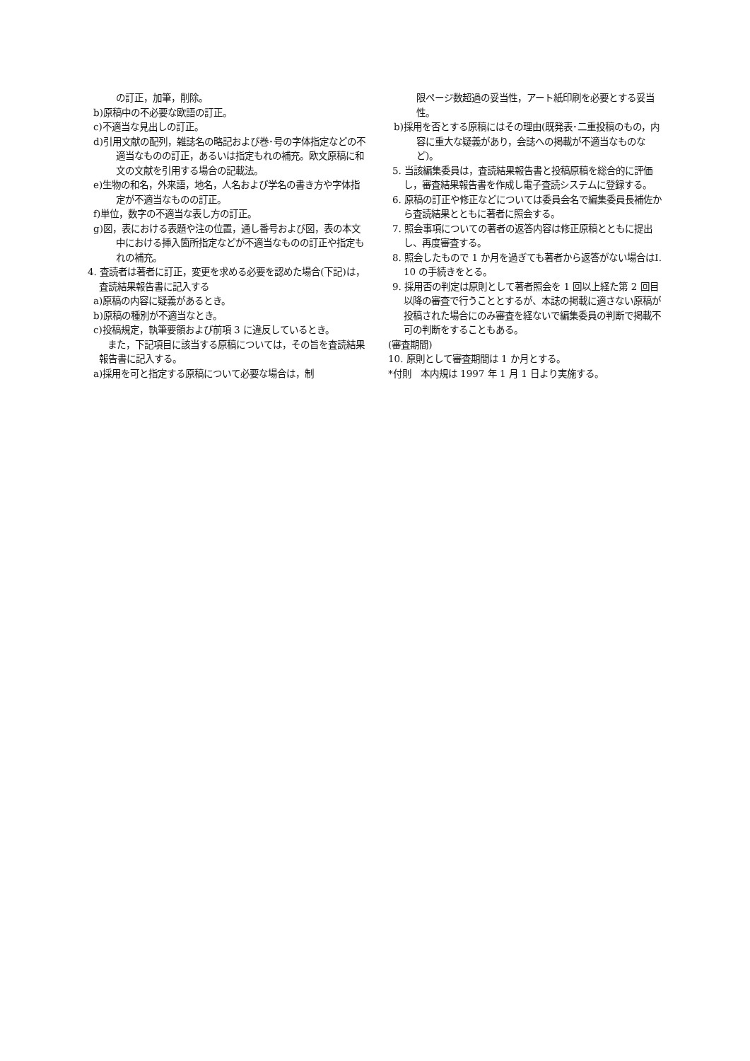の訂正，加筆，削除。
b)原稿中の不必要な欧語の訂正。
c)不適当な見出しの訂正。
d)引用文献の配列，雑誌名の略記および巻･号の字体指定などの不適当なものの訂正，あるいは指定もれの補充。欧文原稿に和文の文献を引用する場合の記載法。
e)生物の和名，外来語，地名，人名および学名の書き方や字体指定が不適当なものの訂正。
f)単位，数字の不適当な表し方の訂正。
g)図，表における表題や注の位置，通し番号および図，表の本文中における挿入箇所指定などが不適当なものの訂正や指定もれの補充。
4. 査読者は著者に訂正，変更を求める必要を認めた場合(下記)は，査読結果報告書に記入する
a)原稿の内容に疑義があるとき。
b)原稿の種別が不適当なとき。
c)投稿規定，執筆要領および前項 3 に違反しているとき。
また，下記項目に該当する原稿については，その旨を査読結果報告書に記入する。
a)採用を可と指定する原稿について必要な場合は，制
限ページ数超過の妥当性，アート紙印刷を必要とする妥当性。
b)採用を否とする原稿にはその理由(既発表･二重投稿のもの，内容に重大な疑義があり，会誌への掲載が不適当なものなど)。
5. 当該編集委員は，査読結果報告書と投稿原稿を総合的に評価し，審査結果報告書を作成し電子査読システムに登録する。
6. 原稿の訂正や修正などについては委員会名で編集委員長補佐から査読結果とともに著者に照会する。
7. 照会事項についての著者の返答内容は修正原稿とともに提出し、再度審査する。
8. 照会したもので 1 か月を過ぎても著者から返答がない場合はI. 10 の手続きをとる。
9. 採用否の判定は原則として著者照会を 1 回以上経た第 2 回目以降の審査で行うこととするが、本誌の掲載に適さない原稿が投稿された場合にのみ審査を経ないで編集委員の判断で掲載不可の判断をすることもある。
(審査期間)
10. 原則として審査期間は 1 か月とする。
*付則　本内規は 1997 年 1 月 1 日より実施する。